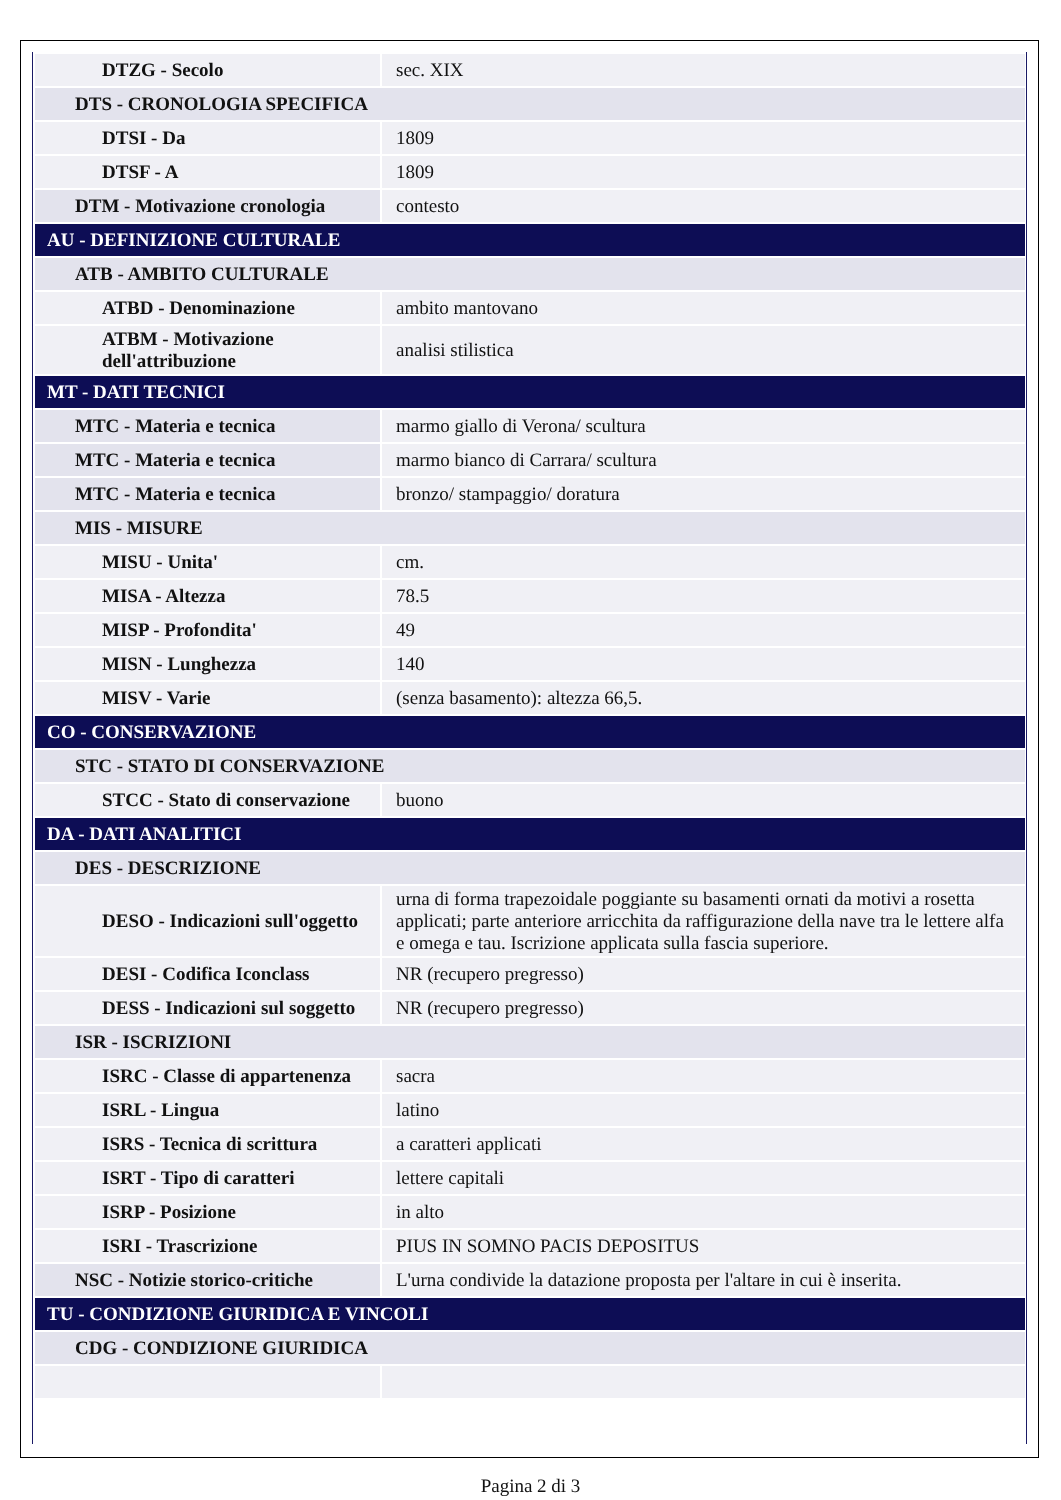| DTZG - Secolo | sec. XIX |
| DTS - CRONOLOGIA SPECIFICA | |
| DTSI - Da | 1809 |
| DTSF - A | 1809 |
| DTM - Motivazione cronologia | contesto |
| AU - DEFINIZIONE CULTURALE | |
| ATB - AMBITO CULTURALE | |
| ATBD - Denominazione | ambito mantovano |
| ATBM - Motivazione dell'attribuzione | analisi stilistica |
| MT - DATI TECNICI | |
| MTC - Materia e tecnica | marmo giallo di Verona/ scultura |
| MTC - Materia e tecnica | marmo bianco di Carrara/ scultura |
| MTC - Materia e tecnica | bronzo/ stampaggio/ doratura |
| MIS - MISURE | |
| MISU - Unita' | cm. |
| MISA - Altezza | 78.5 |
| MISP - Profondita' | 49 |
| MISN - Lunghezza | 140 |
| MISV - Varie | (senza basamento): altezza 66,5. |
| CO - CONSERVAZIONE | |
| STC - STATO DI CONSERVAZIONE | |
| STCC - Stato di conservazione | buono |
| DA - DATI ANALITICI | |
| DES - DESCRIZIONE | |
| DESO - Indicazioni sull'oggetto | urna di forma trapezoidale poggiante su basamenti ornati da motivi a rosetta applicati; parte anteriore arricchita da raffigurazione della nave tra le lettere alfa e omega e tau. Iscrizione applicata sulla fascia superiore. |
| DESI - Codifica Iconclass | NR (recupero pregresso) |
| DESS - Indicazioni sul soggetto | NR (recupero pregresso) |
| ISR - ISCRIZIONI | |
| ISRC - Classe di appartenenza | sacra |
| ISRL - Lingua | latino |
| ISRS - Tecnica di scrittura | a caratteri applicati |
| ISRT - Tipo di caratteri | lettere capitali |
| ISRP - Posizione | in alto |
| ISRI - Trascrizione | PIUS IN SOMNO PACIS DEPOSITUS |
| NSC - Notizie storico-critiche | L'urna condivide la datazione proposta per l'altare in cui è inserita. |
| TU - CONDIZIONE GIURIDICA E VINCOLI | |
| CDG - CONDIZIONE GIURIDICA | |
Pagina 2 di 3